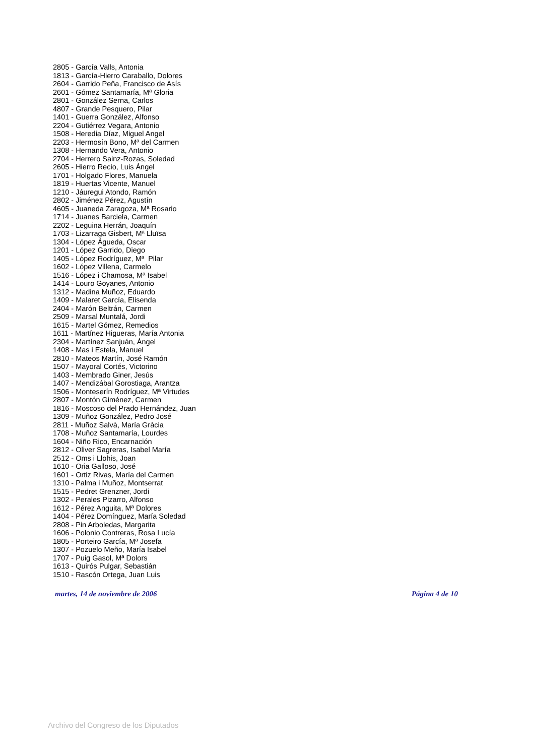2805 - García Valls, Antonia
1813 - García-Hierro Caraballo, Dolores
2604 - Garrido Peña, Francisco de Asís
2601 - Gómez Santamaría, Mª Gloria
2801 - González Serna, Carlos
4807 - Grande Pesquero, Pilar
1401 - Guerra González, Alfonso
2204 - Gutiérrez Vegara, Antonio
1508 - Heredia Díaz, Miguel Angel
2203 - Hermosín Bono, Mª del Carmen
1308 - Hernando Vera, Antonio
2704 - Herrero Sainz-Rozas, Soledad
2605 - Hierro Recio, Luis Ángel
1701 - Holgado Flores, Manuela
1819 - Huertas Vicente, Manuel
1210 - Jáuregui Atondo, Ramón
2802 - Jiménez Pérez, Agustín
4605 - Juaneda Zaragoza, Mª Rosario
1714 - Juanes Barciela, Carmen
2202 - Leguina Herrán, Joaquín
1703 - Lizarraga Gisbert, Mª Lluïsa
1304 - López Águeda, Oscar
1201 - López Garrido, Diego
1405 - López Rodríguez, Mª Pilar
1602 - López Villena, Carmelo
1516 - López i Chamosa, Mª Isabel
1414 - Louro Goyanes, Antonio
1312 - Madina Muñoz, Eduardo
1409 - Malaret García, Elisenda
2404 - Marón Beltrán, Carmen
2509 - Marsal Muntalá, Jordi
1615 - Martel Gómez, Remedios
1611 - Martínez Higueras, María Antonia
2304 - Martínez Sanjuán, Ángel
1408 - Mas i Estela, Manuel
2810 - Mateos Martín, José Ramón
1507 - Mayoral Cortés, Victorino
1403 - Membrado Giner, Jesús
1407 - Mendizábal Gorostiaga, Arantza
1506 - Monteserín Rodríguez, Mª Virtudes
2807 - Montón Giménez, Carmen
1816 - Moscoso del Prado Hernández, Juan
1309 - Muñoz González, Pedro José
2811 - Muñoz Salvà, María Gràcia
1708 - Muñoz Santamaría, Lourdes
1604 - Niño Rico, Encarnación
2812 - Oliver Sagreras, Isabel María
2512 - Oms i Llohis, Joan
1610 - Oria Galloso, José
1601 - Ortiz Rivas, María del Carmen
1310 - Palma i Muñoz, Montserrat
1515 - Pedret Grenzner, Jordi
1302 - Perales Pizarro, Alfonso
1612 - Pérez Anguita, Mª Dolores
1404 - Pérez Domínguez, María Soledad
2808 - Pin Arboledas, Margarita
1606 - Polonio Contreras, Rosa Lucía
1805 - Porteiro García, Mª Josefa
1307 - Pozuelo Meño, María Isabel
1707 - Puig Gasol, Mª Dolors
1613 - Quirós Pulgar, Sebastián
1510 - Rascón Ortega, Juan Luis
martes, 14 de noviembre de 2006 Página 4 de 10
Archivo del Congreso de los Diputados